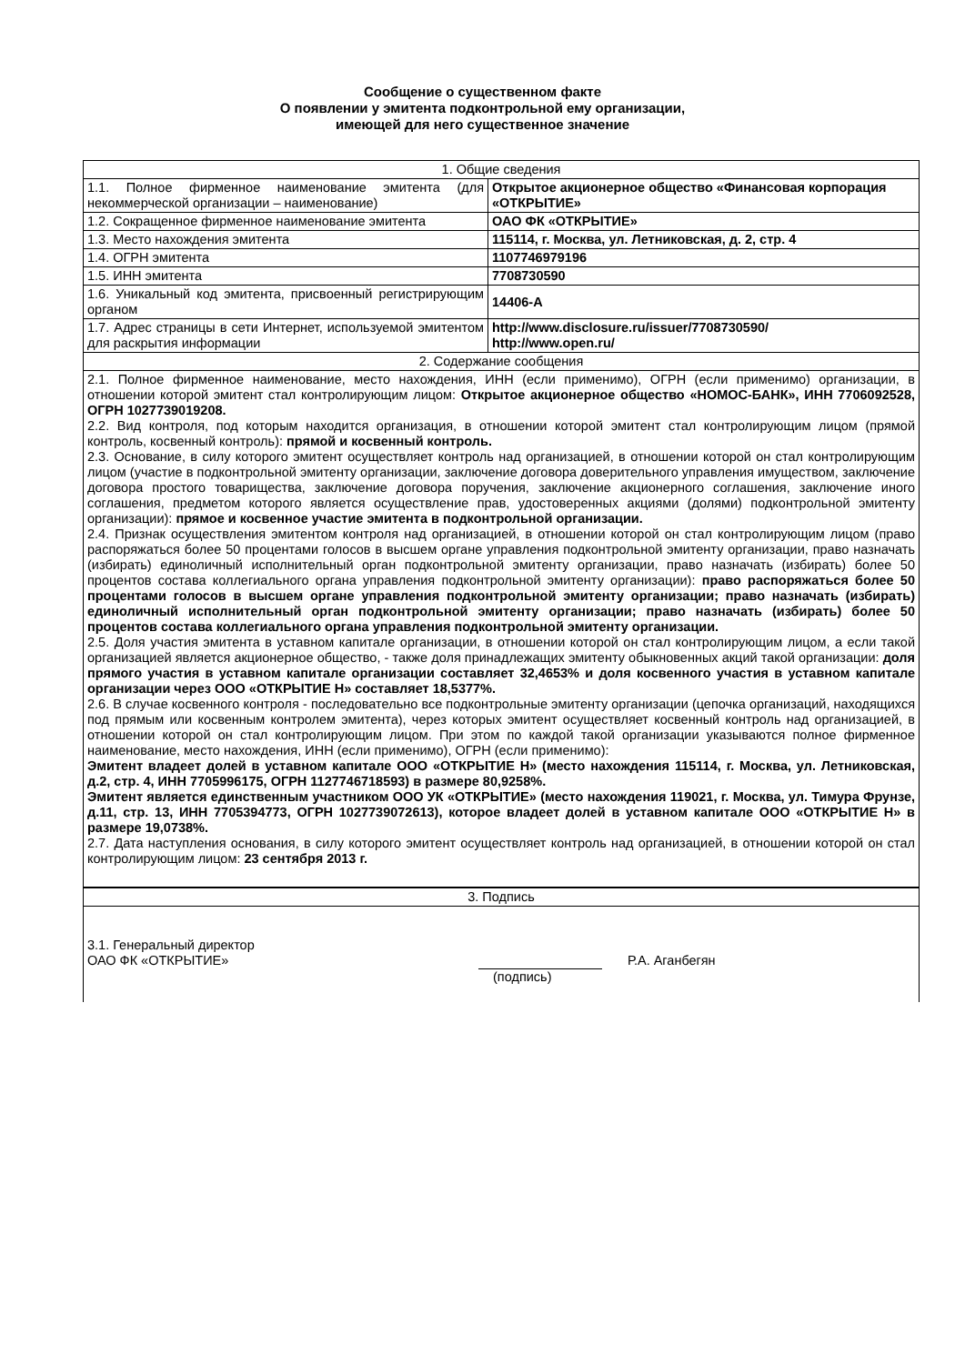Сообщение о существенном факте
О появлении у эмитента подконтрольной ему организации,
имеющей для него существенное значение
| 1. Общие сведения | |
| 1.1. Полное фирменное наименование эмитента (для некоммерческой организации – наименование) | Открытое акционерное общество «Финансовая корпорация «ОТКРЫТИЕ» |
| 1.2. Сокращенное фирменное наименование эмитента | ОАО ФК «ОТКРЫТИЕ» |
| 1.3. Место нахождения эмитента | 115114, г. Москва, ул. Летниковская, д. 2, стр. 4 |
| 1.4. ОГРН эмитента | 1107746979196 |
| 1.5. ИНН эмитента | 7708730590 |
| 1.6. Уникальный код эмитента, присвоенный регистрирующим органом | 14406-A |
| 1.7. Адрес страницы в сети Интернет, используемой эмитентом для раскрытия информации | http://www.disclosure.ru/issuer/7708730590/ http://www.open.ru/ |
| 2. Содержание сообщения | |
| 2.1. Полное фирменное наименование, место нахождения, ИНН (если применимо), ОГРН (если применимо) организации, в отношении которой эмитент стал контролирующим лицом: Открытое акционерное общество «НОМОС-БАНК», ИНН 7706092528, ОГРН 1027739019208. 2.2. Вид контроля, под которым находится организация, в отношении которой эмитент стал контролирующим лицом (прямой контроль, косвенный контроль): прямой и косвенный контроль. 2.3. Основание, в силу которого эмитент осуществляет контроль над организацией, в отношении которой он стал контролирующим лицом (участие в подконтрольной эмитенту организации, заключение договора доверительного управления имуществом, заключение договора простого товарищества, заключение договора поручения, заключение акционерного соглашения, заключение иного соглашения, предметом которого является осуществление прав, удостоверенных акциями (долями) подконтрольной эмитенту организации): прямое и косвенное участие эмитента в подконтрольной организации. 2.4. Признак осуществления эмитентом контроля над организацией, в отношении которой он стал контролирующим лицом (право распоряжаться более 50 процентами голосов в высшем органе управления подконтрольной эмитенту организации, право назначать (избирать) единоличный исполнительный орган подконтрольной эмитенту организации, право назначать (избирать) более 50 процентов состава коллегиального органа управления подконтрольной эмитенту организации): право распоряжаться более 50 процентами голосов в высшем органе управления подконтрольной эмитенту организации; право назначать (избирать) единоличный исполнительный орган подконтрольной эмитенту организации; право назначать (избирать) более 50 процентов состава коллегиального органа управления подконтрольной эмитенту организации. 2.5. Доля участия эмитента в уставном капитале организации, в отношении которой он стал контролирующим лицом, а если такой организацией является акционерное общество, - также доля принадлежащих эмитенту обыкновенных акций такой организации: доля прямого участия в уставном капитале организации составляет 32,4653% и доля косвенного участия в уставном капитале организации через ООО «ОТКРЫТИЕ Н» составляет 18,5377%. 2.6. В случае косвенного контроля - последовательно все подконтрольные эмитенту организации (цепочка организаций, находящихся под прямым или косвенным контролем эмитента), через которых эмитент осуществляет косвенный контроль над организацией, в отношении которой он стал контролирующим лицом. При этом по каждой такой организации указываются полное фирменное наименование, место нахождения, ИНН (если применимо), ОГРН (если применимо): Эмитент владеет долей в уставном капитале ООО «ОТКРЫТИЕ Н» (место нахождения 115114, г. Москва, ул. Летниковская, д.2, стр. 4, ИНН 7705996175, ОГРН 1127746718593) в размере 80,9258%. Эмитент является единственным участником ООО УК «ОТКРЫТИЕ» (место нахождения 119021, г. Москва, ул. Тимура Фрунзе, д.11, стр. 13, ИНН 7705394773, ОГРН 1027739072613), которое владеет долей в уставном капитале ООО «ОТКРЫТИЕ Н» в размере 19,0738%. 2.7. Дата наступления основания, в силу которого эмитент осуществляет контроль над организацией, в отношении которой он стал контролирующим лицом: 23 сентября 2013 г. | |
| 3. Подпись | |
| 3.1. Генеральный директор ОАО ФК «ОТКРЫТИЕ» Р.А. Аганбегян (подпись) | |